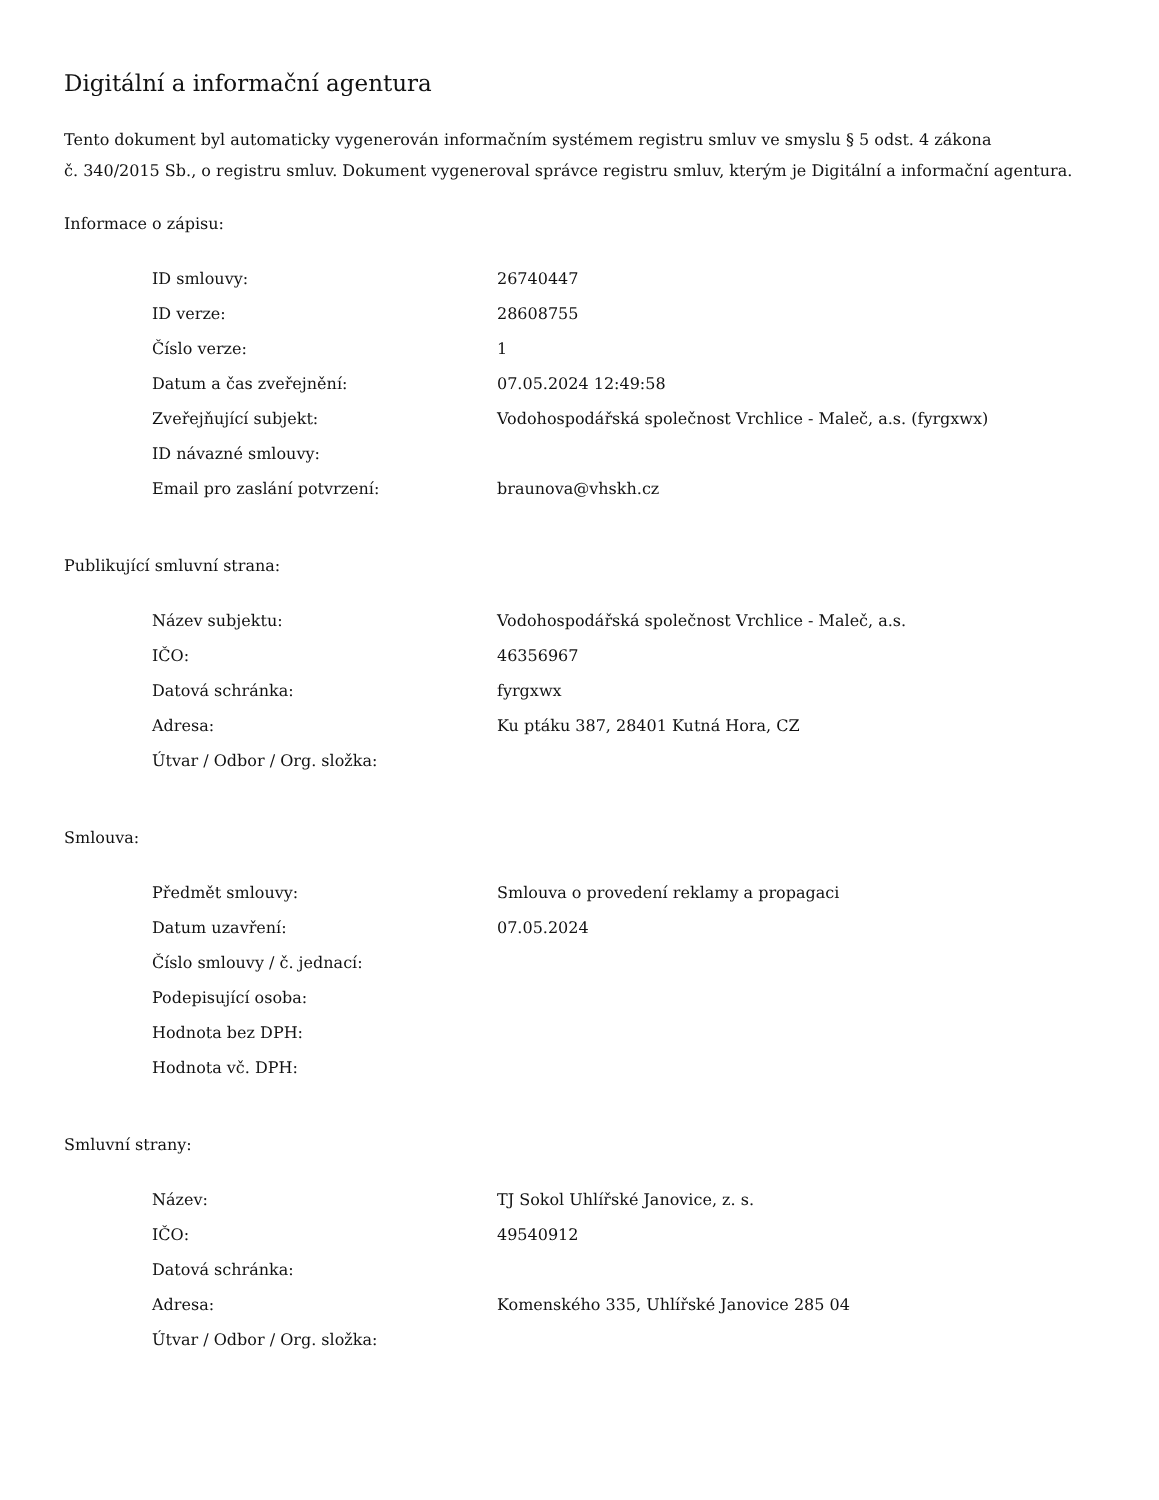Digitální a informační agentura
Tento dokument byl automaticky vygenerován informačním systémem registru smluv ve smyslu § 5 odst. 4 zákona
č. 340/2015 Sb., o registru smluv. Dokument vygeneroval správce registru smluv, kterým je Digitální a informační agentura.
Informace o zápisu:
| ID smlouvy: | 26740447 |
| ID verze: | 28608755 |
| Číslo verze: | 1 |
| Datum a čas zveřejnění: | 07.05.2024 12:49:58 |
| Zveřejňující subjekt: | Vodohospodářská společnost Vrchlice - Maleč, a.s. (fyrgxwx) |
| ID návazné smlouvy: | |
| Email pro zaslání potvrzení: | braunova@vhskh.cz |
Publikující smluvní strana:
| Název subjektu: | Vodohospodářská společnost Vrchlice - Maleč, a.s. |
| IČO: | 46356967 |
| Datová schránka: | fyrgxwx |
| Adresa: | Ku ptáku 387, 28401 Kutná Hora, CZ |
| Útvar / Odbor / Org. složka: | |
Smlouva:
| Předmět smlouvy: | Smlouva o provedení reklamy a propagaci |
| Datum uzavření: | 07.05.2024 |
| Číslo smlouvy / č. jednací: | |
| Podepisující osoba: | |
| Hodnota bez DPH: | |
| Hodnota vč. DPH: | |
Smluvní strany:
| Název: | TJ Sokol Uhlířské Janovice, z. s. |
| IČO: | 49540912 |
| Datová schránka: | |
| Adresa: | Komenského 335, Uhlířské Janovice 285 04 |
| Útvar / Odbor / Org. složka: | |